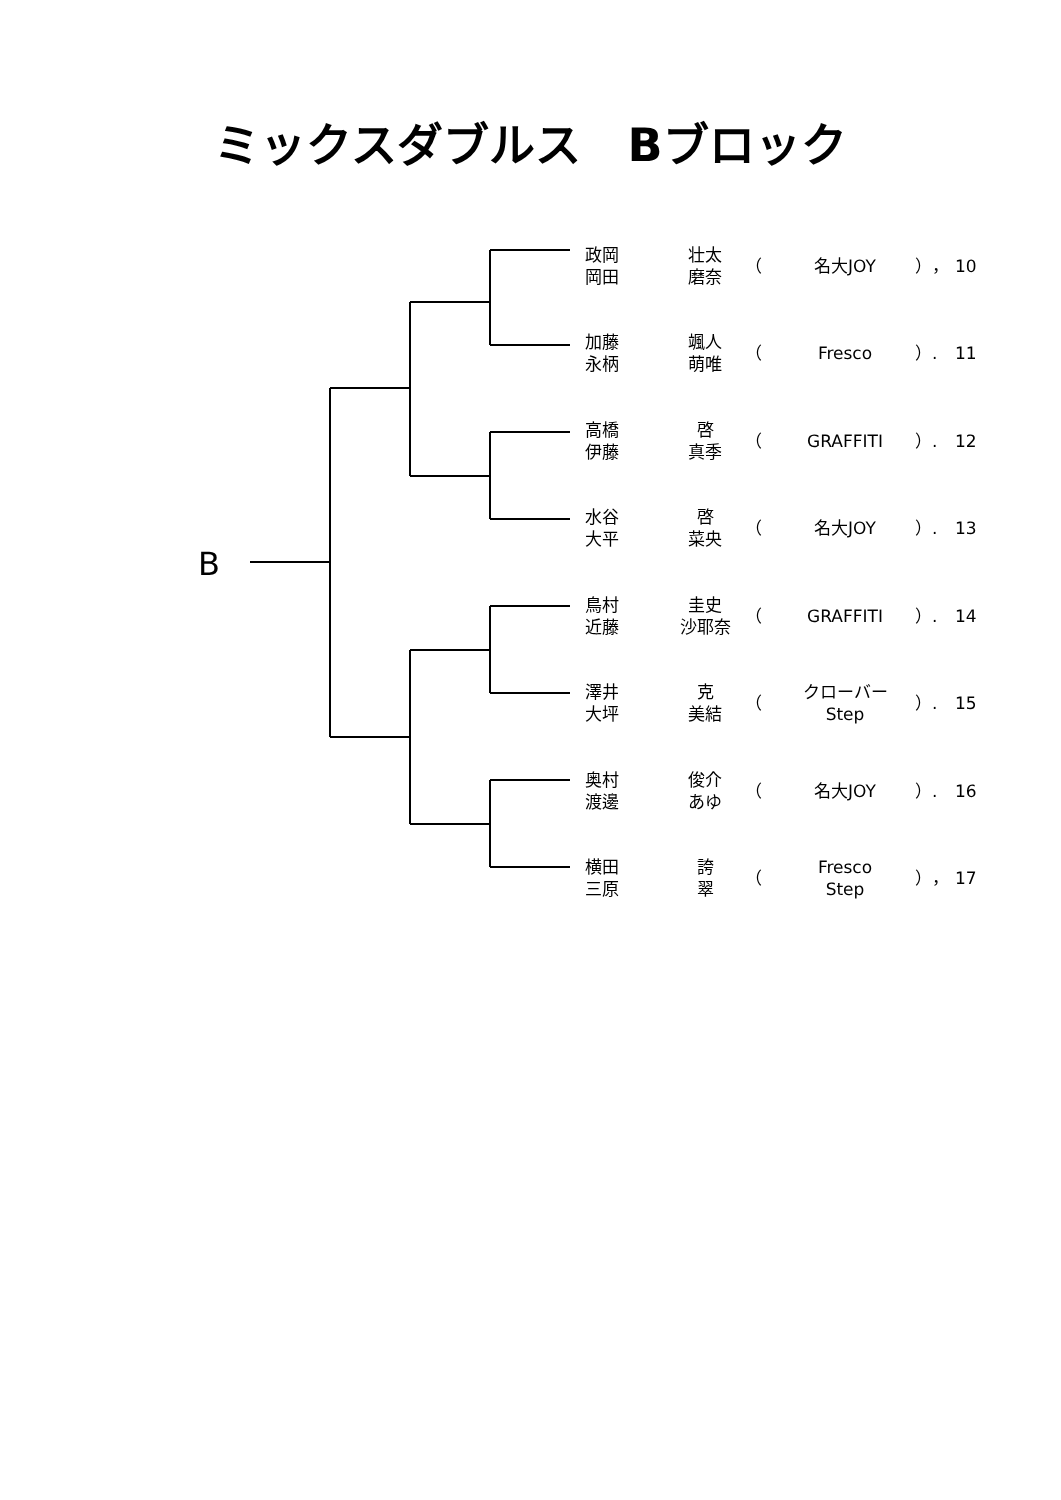ミックスダブルス　Bブロック
B
| 政岡 岡田 | 壮太 磨奈 | （ | 名大JOY | ）， | 10 |
| 加藤 永柄 | 颯人 萌唯 | （ | Fresco | ）. | 11 |
| 高橋 伊藤 | 啓 真季 | （ | GRAFFITI | ）. | 12 |
| 水谷 大平 | 啓 菜央 | （ | 名大JOY | ）. | 13 |
| 鳥村 近藤 | 圭史 沙耶奈 | （ | GRAFFITI | ）. | 14 |
| 澤井 大坪 | 克 美結 | （ | クローバー Step | ）. | 15 |
| 奥村 渡邊 | 俊介 あゆ | （ | 名大JOY | ）. | 16 |
| 横田 三原 | 誇 翠 | （ | Fresco Step | ）， | 17 |